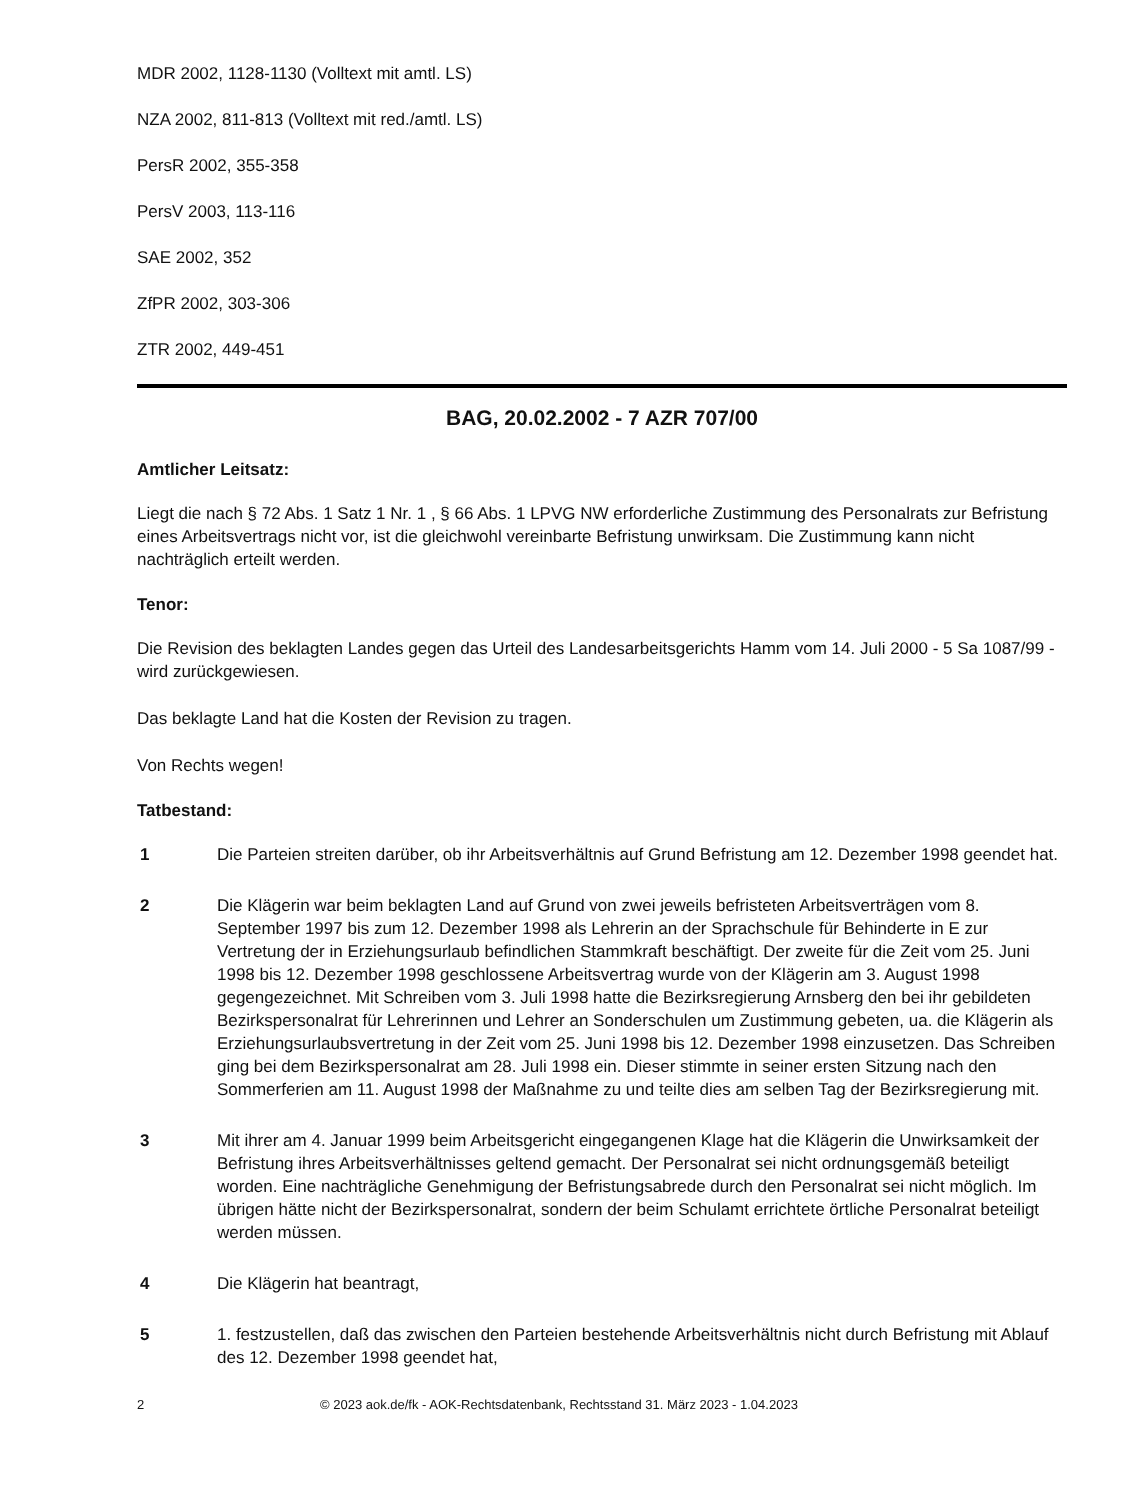MDR 2002, 1128-1130 (Volltext mit amtl. LS)
NZA 2002, 811-813 (Volltext mit red./amtl. LS)
PersR 2002, 355-358
PersV 2003, 113-116
SAE 2002, 352
ZfPR 2002, 303-306
ZTR 2002, 449-451
BAG, 20.02.2002 - 7 AZR 707/00
Amtlicher Leitsatz:
Liegt die nach § 72 Abs. 1 Satz 1 Nr. 1 , § 66 Abs. 1 LPVG NW erforderliche Zustimmung des Personalrats zur Befristung eines Arbeitsvertrags nicht vor, ist die gleichwohl vereinbarte Befristung unwirksam. Die Zustimmung kann nicht nachträglich erteilt werden.
Tenor:
Die Revision des beklagten Landes gegen das Urteil des Landesarbeitsgerichts Hamm vom 14. Juli 2000 - 5 Sa 1087/99 - wird zurückgewiesen.
Das beklagte Land hat die Kosten der Revision zu tragen.
Von Rechts wegen!
Tatbestand:
1 Die Parteien streiten darüber, ob ihr Arbeitsverhältnis auf Grund Befristung am 12. Dezember 1998 geendet hat.
2 Die Klägerin war beim beklagten Land auf Grund von zwei jeweils befristeten Arbeitsverträgen vom 8. September 1997 bis zum 12. Dezember 1998 als Lehrerin an der Sprachschule für Behinderte in E zur Vertretung der in Erziehungsurlaub befindlichen Stammkraft beschäftigt. Der zweite für die Zeit vom 25. Juni 1998 bis 12. Dezember 1998 geschlossene Arbeitsvertrag wurde von der Klägerin am 3. August 1998 gegengezeichnet. Mit Schreiben vom 3. Juli 1998 hatte die Bezirksregierung Arnsberg den bei ihr gebildeten Bezirkspersonalrat für Lehrerinnen und Lehrer an Sonderschulen um Zustimmung gebeten, ua. die Klägerin als Erziehungsurlaubsvertretung in der Zeit vom 25. Juni 1998 bis 12. Dezember 1998 einzusetzen. Das Schreiben ging bei dem Bezirkspersonalrat am 28. Juli 1998 ein. Dieser stimmte in seiner ersten Sitzung nach den Sommerferien am 11. August 1998 der Maßnahme zu und teilte dies am selben Tag der Bezirksregierung mit.
3 Mit ihrer am 4. Januar 1999 beim Arbeitsgericht eingegangenen Klage hat die Klägerin die Unwirksamkeit der Befristung ihres Arbeitsverhältnisses geltend gemacht. Der Personalrat sei nicht ordnungsgemäß beteiligt worden. Eine nachträgliche Genehmigung der Befristungsabrede durch den Personalrat sei nicht möglich. Im übrigen hätte nicht der Bezirkspersonalrat, sondern der beim Schulamt errichtete örtliche Personalrat beteiligt werden müssen.
4 Die Klägerin hat beantragt,
5 1. festzustellen, daß das zwischen den Parteien bestehende Arbeitsverhältnis nicht durch Befristung mit Ablauf des 12. Dezember 1998 geendet hat,
2 © 2023 aok.de/fk - AOK-Rechtsdatenbank, Rechtsstand 31. März 2023 - 1.04.2023